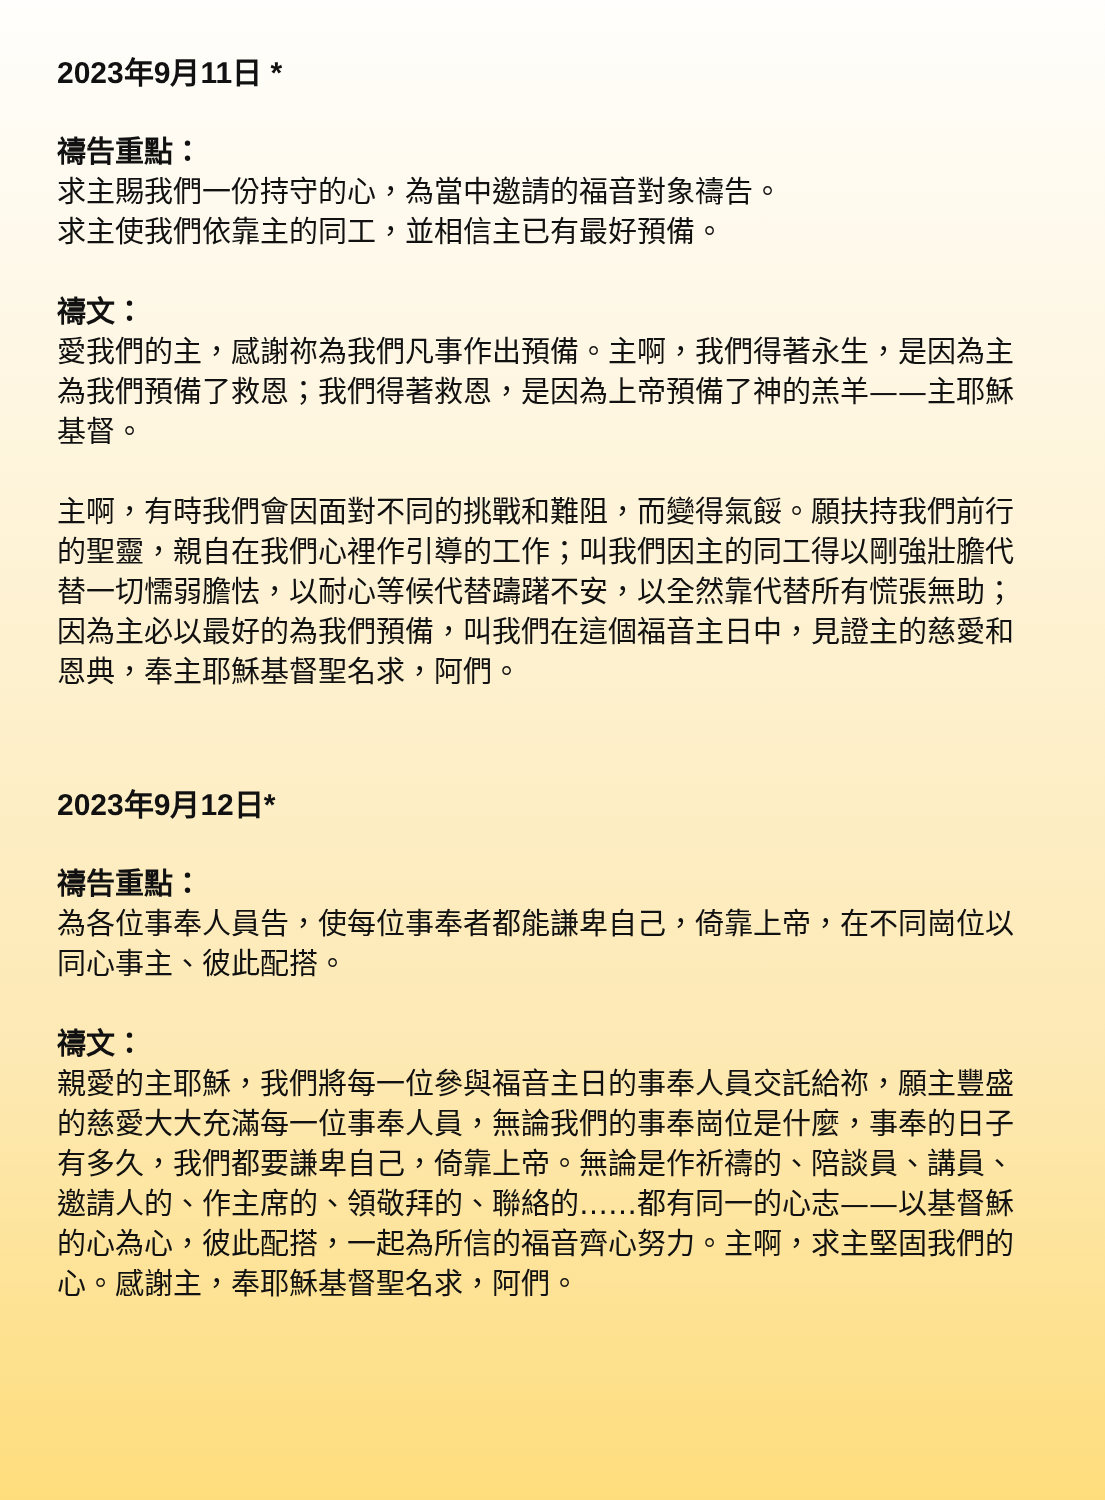2023年9月11日 *
禱告重點：
求主賜我們一份持守的心，為當中邀請的福音對象禱告。
求主使我們依靠主的同工，並相信主已有最好預備。
禱文：
愛我們的主，感謝祢為我們凡事作出預備。主啊，我們得著永生，是因為主為我們預備了救恩；我們得著救恩，是因為上帝預備了神的羔羊——主耶穌基督。
主啊，有時我們會因面對不同的挑戰和難阻，而變得氣餒。願扶持我們前行的聖靈，親自在我們心裡作引導的工作；叫我們因主的同工得以剛強壯膽代替一切懦弱膽怯，以耐心等候代替躊躇不安，以全然靠代替所有慌張無助；因為主必以最好的為我們預備，叫我們在這個福音主日中，見證主的慈愛和恩典，奉主耶穌基督聖名求，阿們。
2023年9月12日*
禱告重點：
為各位事奉人員告，使每位事奉者都能謙卑自己，倚靠上帝，在不同崗位以同心事主、彼此配搭。
禱文：
親愛的主耶穌，我們將每一位參與福音主日的事奉人員交託給祢，願主豐盛的慈愛大大充滿每一位事奉人員，無論我們的事奉崗位是什麼，事奉的日子有多久，我們都要謙卑自己，倚靠上帝。無論是作祈禱的、陪談員、講員、邀請人的、作主席的、領敬拜的、聯絡的……都有同一的心志——以基督穌的心為心，彼此配搭，一起為所信的福音齊心努力。主啊，求主堅固我們的心。感謝主，奉耶穌基督聖名求，阿們。